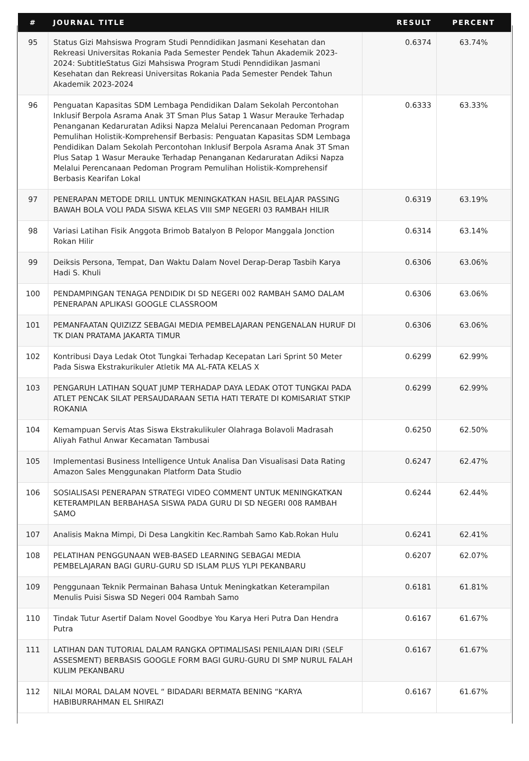| # | JOURNAL TITLE | RESULT | PERCENT |
| --- | --- | --- | --- |
| 95 | Status Gizi Mahsiswa Program Studi Penndidikan Jasmani Kesehatan dan Rekreasi Universitas Rokania Pada Semester Pendek Tahun Akademik 2023-2024: SubtitleStatus Gizi Mahsiswa Program Studi Penndidikan Jasmani Kesehatan dan Rekreasi Universitas Rokania Pada Semester Pendek Tahun Akademik 2023-2024 | 0.6374 | 63.74% |
| 96 | Penguatan Kapasitas SDM Lembaga Pendidikan Dalam Sekolah Percontohan Inklusif Berpola Asrama Anak 3T Sman Plus Satap 1 Wasur Merauke Terhadap Penanganan Kedaruratan Adiksi Napza Melalui Perencanaan Pedoman Program Pemulihan Holistik-Komprehensif Berbasis: Penguatan Kapasitas SDM Lembaga Pendidikan Dalam Sekolah Percontohan Inklusif Berpola Asrama Anak 3T Sman Plus Satap 1 Wasur Merauke Terhadap Penanganan Kedaruratan Adiksi Napza Melalui Perencanaan Pedoman Program Pemulihan Holistik-Komprehensif Berbasis Kearifan Lokal | 0.6333 | 63.33% |
| 97 | PENERAPAN METODE DRILL UNTUK MENINGKATKAN HASIL BELAJAR PASSING BAWAH BOLA VOLI PADA SISWA KELAS VIII SMP NEGERI 03 RAMBAH HILIR | 0.6319 | 63.19% |
| 98 | Variasi Latihan Fisik Anggota Brimob Batalyon B Pelopor Manggala Jonction Rokan Hilir | 0.6314 | 63.14% |
| 99 | Deiksis Persona, Tempat, Dan Waktu Dalam Novel Derap-Derap Tasbih Karya Hadi S. Khuli | 0.6306 | 63.06% |
| 100 | PENDAMPINGAN TENAGA PENDIDIK DI SD NEGERI 002 RAMBAH SAMO DALAM PENERAPAN APLIKASI GOOGLE CLASSROOM | 0.6306 | 63.06% |
| 101 | PEMANFAATAN QUIZIZZ SEBAGAI MEDIA PEMBELAJARAN PENGENALAN HURUF DI TK DIAN PRATAMA JAKARTA TIMUR | 0.6306 | 63.06% |
| 102 | Kontribusi Daya Ledak Otot Tungkai Terhadap Kecepatan Lari Sprint 50 Meter Pada Siswa Ekstrakurikuler Atletik MA AL-FATA KELAS X | 0.6299 | 62.99% |
| 103 | PENGARUH LATIHAN SQUAT JUMP TERHADAP DAYA LEDAK OTOT TUNGKAI PADA ATLET PENCAK SILAT PERSAUDARAAN SETIA HATI TERATE DI KOMISARIAT STKIP ROKANIA | 0.6299 | 62.99% |
| 104 | Kemampuan Servis Atas Siswa Ekstrakulikuler Olahraga Bolavoli Madrasah Aliyah Fathul Anwar Kecamatan Tambusai | 0.6250 | 62.50% |
| 105 | Implementasi Business Intelligence Untuk Analisa Dan Visualisasi Data Rating Amazon Sales Menggunakan Platform Data Studio | 0.6247 | 62.47% |
| 106 | SOSIALISASI PENERAPAN STRATEGI VIDEO COMMENT UNTUK MENINGKATKAN KETERAMPILAN BERBAHASA SISWA PADA GURU DI SD NEGERI 008 RAMBAH SAMO | 0.6244 | 62.44% |
| 107 | Analisis Makna Mimpi, Di Desa Langkitin Kec.Rambah Samo Kab.Rokan Hulu | 0.6241 | 62.41% |
| 108 | PELATIHAN PENGGUNAAN WEB-BASED LEARNING SEBAGAI MEDIA PEMBELAJARAN BAGI GURU-GURU SD ISLAM PLUS YLPI PEKANBARU | 0.6207 | 62.07% |
| 109 | Penggunaan Teknik Permainan Bahasa Untuk Meningkatkan Keterampilan Menulis Puisi Siswa SD Negeri 004 Rambah Samo | 0.6181 | 61.81% |
| 110 | Tindak Tutur Asertif Dalam Novel Goodbye You Karya Heri Putra Dan Hendra Putra | 0.6167 | 61.67% |
| 111 | LATIHAN DAN TUTORIAL DALAM RANGKA OPTIMALISASI PENILAIAN DIRI (SELF ASSESMENT) BERBASIS GOOGLE FORM BAGI GURU-GURU DI SMP NURUL FALAH KULIM PEKANBARU | 0.6167 | 61.67% |
| 112 | NILAI MORAL DALAM NOVEL “ BIDADARI BERMATA BENING “KARYA HABIBURRAHMAN EL SHIRAZI | 0.6167 | 61.67% |